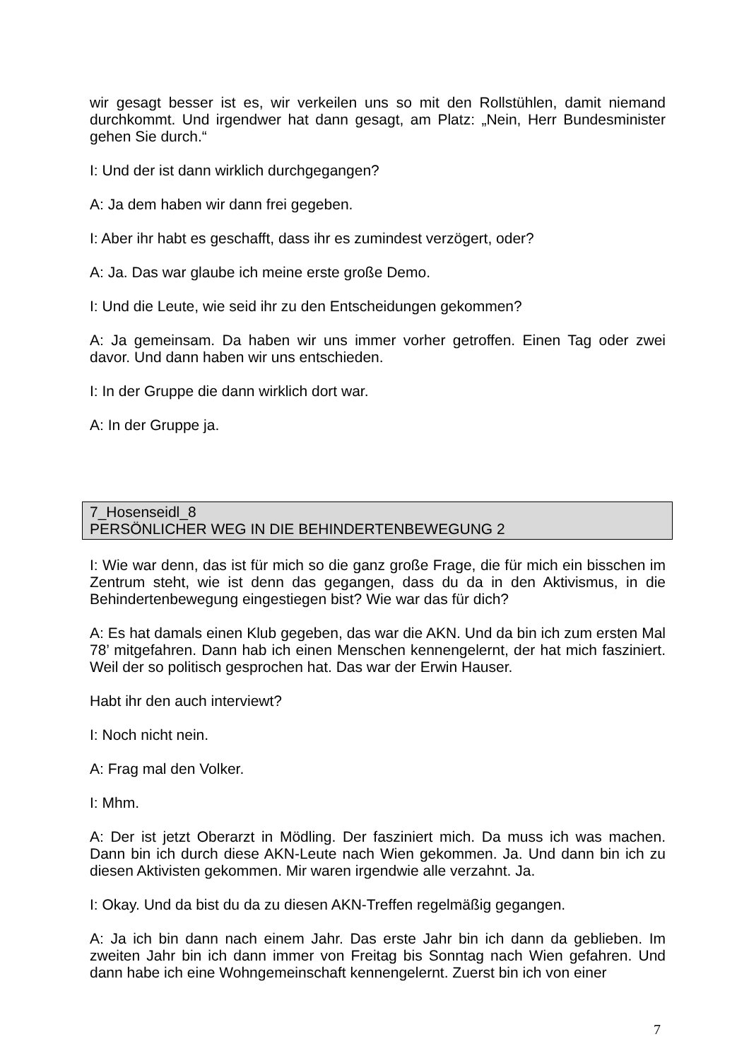wir gesagt besser ist es, wir verkeilen uns so mit den Rollstühlen, damit niemand durchkommt. Und irgendwer hat dann gesagt, am Platz: „Nein, Herr Bundesminister gehen Sie durch.“
I: Und der ist dann wirklich durchgegangen?
A: Ja dem haben wir dann frei gegeben.
I: Aber ihr habt es geschafft, dass ihr es zumindest verzögert, oder?
A: Ja. Das war glaube ich meine erste große Demo.
I: Und die Leute, wie seid ihr zu den Entscheidungen gekommen?
A: Ja gemeinsam. Da haben wir uns immer vorher getroffen. Einen Tag oder zwei davor. Und dann haben wir uns entschieden.
I: In der Gruppe die dann wirklich dort war.
A: In der Gruppe ja.
7_Hosenseidl_8
PERSÖNLICHER WEG IN DIE BEHINDERTENBEWEGUNG 2
I: Wie war denn, das ist für mich so die ganz große Frage, die für mich ein bisschen im Zentrum steht, wie ist denn das gegangen, dass du da in den Aktivismus, in die Behindertenbewegung eingestiegen bist? Wie war das für dich?
A: Es hat damals einen Klub gegeben, das war die AKN. Und da bin ich zum ersten Mal 78’ mitgefahren. Dann hab ich einen Menschen kennengelernt, der hat mich fasziniert. Weil der so politisch gesprochen hat. Das war der Erwin Hauser.
Habt ihr den auch interviewt?
I: Noch nicht nein.
A: Frag mal den Volker.
I: Mhm.
A: Der ist jetzt Oberarzt in Mödling. Der fasziniert mich. Da muss ich was machen. Dann bin ich durch diese AKN-Leute nach Wien gekommen. Ja. Und dann bin ich zu diesen Aktivisten gekommen. Mir waren irgendwie alle verzahnt. Ja.
I: Okay. Und da bist du da zu diesen AKN-Treffen regelmäßig gegangen.
A: Ja ich bin dann nach einem Jahr. Das erste Jahr bin ich dann da geblieben. Im zweiten Jahr bin ich dann immer von Freitag bis Sonntag nach Wien gefahren. Und dann habe ich eine Wohngemeinschaft kennengelernt. Zuerst bin ich von einer
7